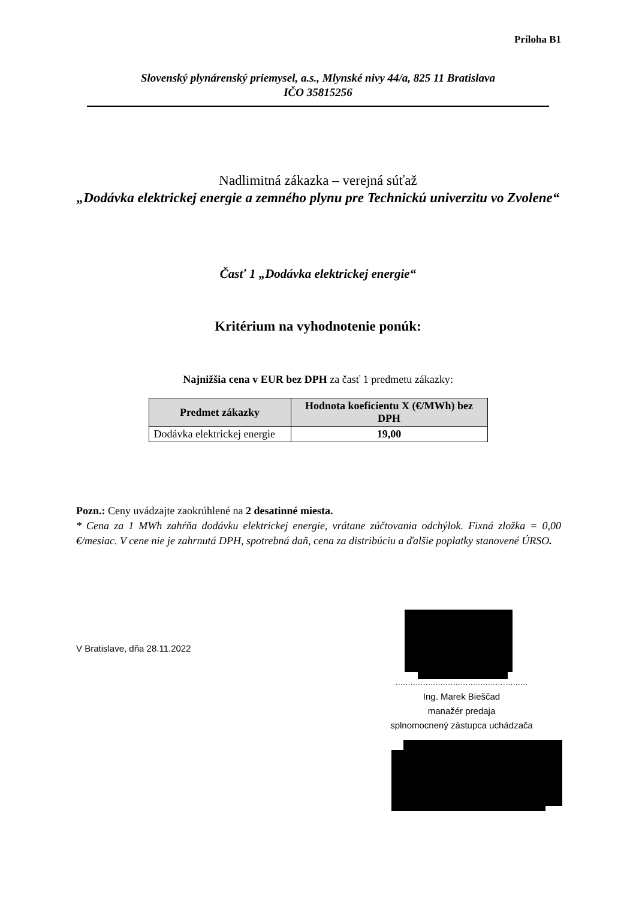Príloha B1
Slovenský plynárenský priemysel, a.s., Mlynské nivy 44/a, 825 11 Bratislava
IČO 35815256
Nadlimitná zákazka – verejná súťaž
„Dodávka elektrickej energie a zemného plynu pre Technickú univerzitu vo Zvolene“
Časť 1 „Dodávka elektrickej energie“
Kritérium na vyhodnotenie ponúk:
Najnižšia cena v EUR bez DPH za časť 1 predmetu zákazky:
| Predmet zákazky | Hodnota koeficientu X (€/MWh) bez DPH |
| --- | --- |
| Dodávka elektrickej energie | 19,00 |
Pozn.: Ceny uvádzajte zaokrúhlené na 2 desatinné miesta.
* Cena za 1 MWh zahŕňa dodávku elektrickej energie, vrátane zúčtovania odchýlok. Fixná zložka = 0,00 €/mesiac. V cene nie je zahrnutá DPH, spotrebná daň, cena za distribúciu a ďalšie poplatky stanovené ÚRSO.
V Bratislave, dňa 28.11.2022
.....................................................
Ing. Marek Bieščad
manažér predaja
splnomocnený zástupca uchádzača